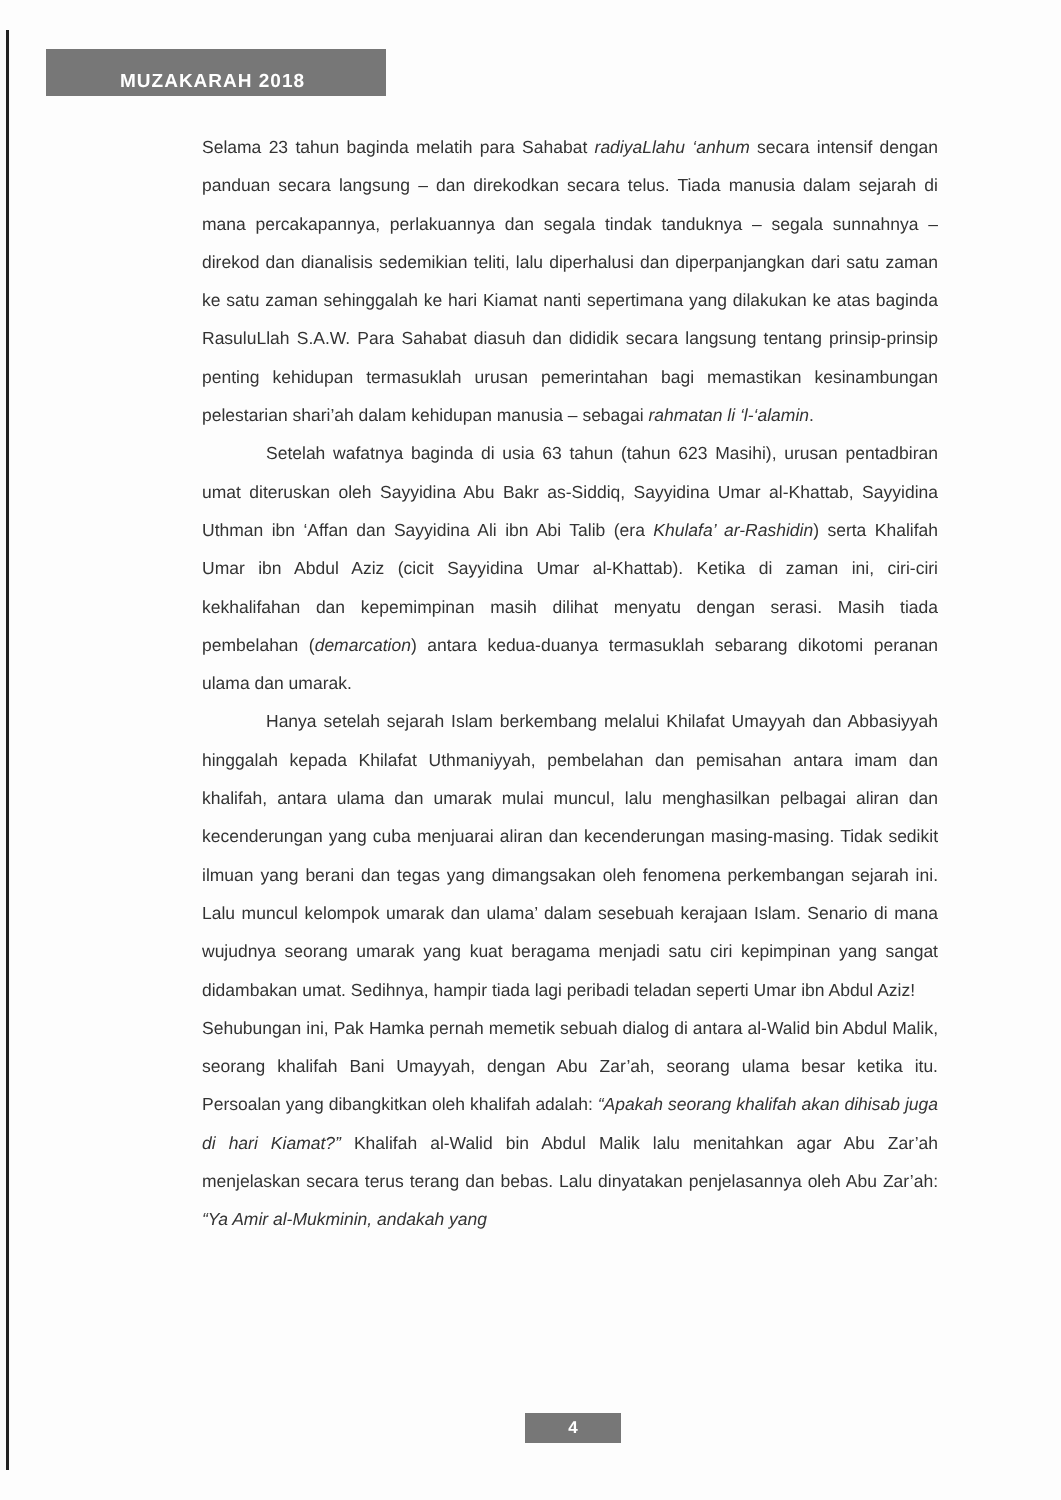MUZAKARAH 2018
Selama 23 tahun baginda melatih para Sahabat radiyaLlahu ‘anhum secara intensif dengan panduan secara langsung – dan direkodkan secara telus. Tiada manusia dalam sejarah di mana percakapannya, perlakuannya dan segala tindak tanduknya – segala sunnahnya – direkod dan dianalisis sedemikian teliti, lalu diperhalusi dan diperpanjangkan dari satu zaman ke satu zaman sehinggalah ke hari Kiamat nanti sepertimana yang dilakukan ke atas baginda RasuluLlah S.A.W. Para Sahabat diasuh dan dididik secara langsung tentang prinsip-prinsip penting kehidupan termasuklah urusan pemerintahan bagi memastikan kesinambungan pelestarian shari’ah dalam kehidupan manusia – sebagai rahmatan li ‘l-‘alamin.
Setelah wafatnya baginda di usia 63 tahun (tahun 623 Masihi), urusan pentadbiran umat diteruskan oleh Sayyidina Abu Bakr as-Siddiq, Sayyidina Umar al-Khattab, Sayyidina Uthman ibn ‘Affan dan Sayyidina Ali ibn Abi Talib (era Khulafa’ ar-Rashidin) serta Khalifah Umar ibn Abdul Aziz (cicit Sayyidina Umar al-Khattab). Ketika di zaman ini, ciri-ciri kekhalifahan dan kepemimpinan masih dilihat menyatu dengan serasi. Masih tiada pembelahan (demarcation) antara kedua-duanya termasuklah sebarang dikotomi peranan ulama dan umarak.
Hanya setelah sejarah Islam berkembang melalui Khilafat Umayyah dan Abbasiyyah hinggalah kepada Khilafat Uthmaniyyah, pembelahan dan pemisahan antara imam dan khalifah, antara ulama dan umarak mulai muncul, lalu menghasilkan pelbagai aliran dan kecenderungan yang cuba menjuarai aliran dan kecenderungan masing-masing. Tidak sedikit ilmuan yang berani dan tegas yang dimangsakan oleh fenomena perkembangan sejarah ini. Lalu muncul kelompok umarak dan ulama’ dalam sesebuah kerajaan Islam. Senario di mana wujudnya seorang umarak yang kuat beragama menjadi satu ciri kepimpinan yang sangat didambakan umat. Sedihnya, hampir tiada lagi peribadi teladan seperti Umar ibn Abdul Aziz!
Sehubungan ini, Pak Hamka pernah memetik sebuah dialog di antara al-Walid bin Abdul Malik, seorang khalifah Bani Umayyah, dengan Abu Zar’ah, seorang ulama besar ketika itu. Persoalan yang dibangkitkan oleh khalifah adalah: “Apakah seorang khalifah akan dihisab juga di hari Kiamat?” Khalifah al-Walid bin Abdul Malik lalu menitahkan agar Abu Zar’ah menjelaskan secara terus terang dan bebas. Lalu dinyatakan penjelasannya oleh Abu Zar’ah: “Ya Amir al-Mukminin, andakah yang
4